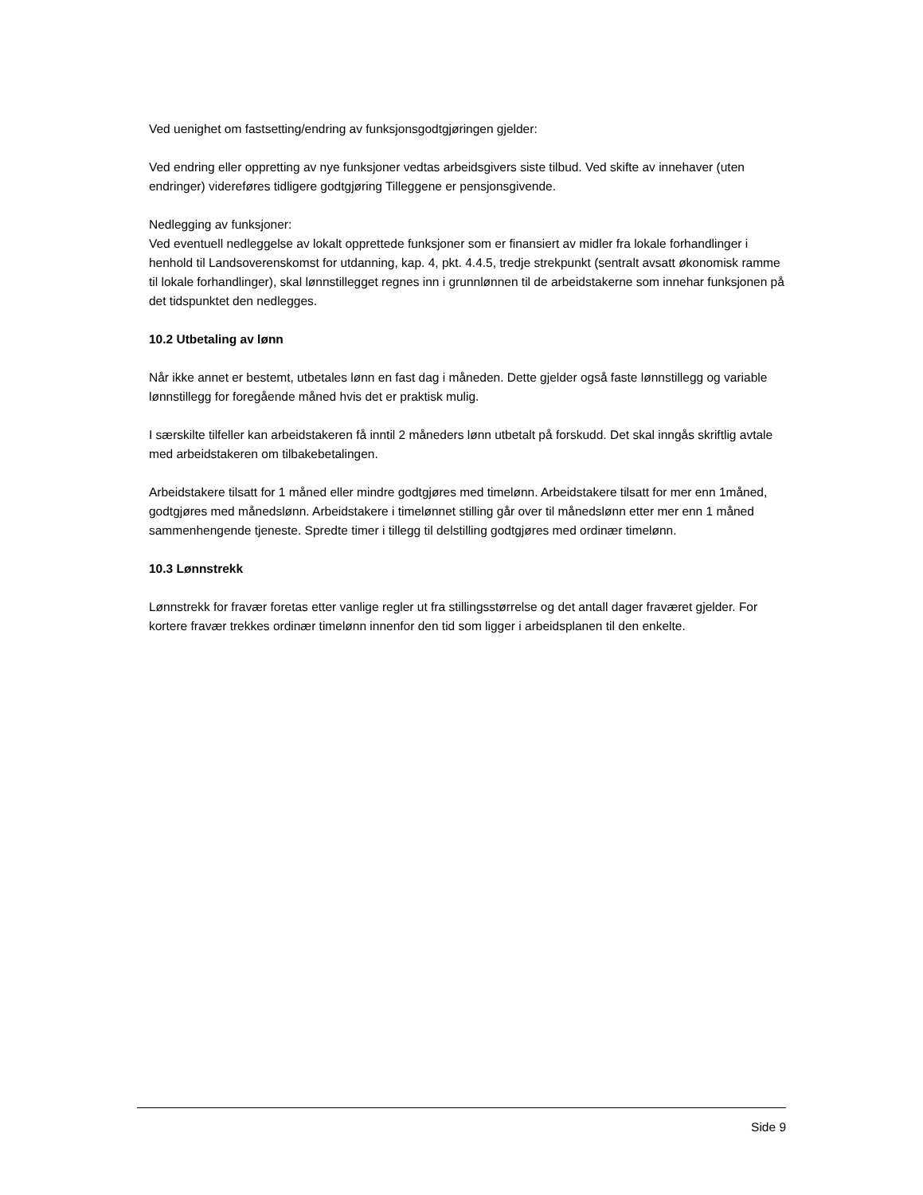Ved uenighet om fastsetting/endring av funksjonsgodtgjøringen gjelder:
Ved endring eller oppretting av nye funksjoner vedtas arbeidsgivers siste tilbud. Ved skifte av innehaver (uten endringer) videreføres tidligere godtgjøring Tilleggene er pensjonsgivende.
Nedlegging av funksjoner:
Ved eventuell nedleggelse av lokalt opprettede funksjoner som er finansiert av midler fra lokale forhandlinger i henhold til Landsoverenskomst for utdanning, kap. 4, pkt. 4.4.5, tredje strekpunkt (sentralt avsatt økonomisk ramme til lokale forhandlinger), skal lønnstillegget regnes inn i grunnlønnen til de arbeidstakerne som innehar funksjonen på det tidspunktet den nedlegges.
10.2 Utbetaling av lønn
Når ikke annet er bestemt, utbetales lønn en fast dag i måneden. Dette gjelder også faste lønnstillegg og variable lønnstillegg for foregående måned hvis det er praktisk mulig.
I særskilte tilfeller kan arbeidstakeren få inntil 2 måneders lønn utbetalt på forskudd. Det skal inngås skriftlig avtale med arbeidstakeren om tilbakebetalingen.
Arbeidstakere tilsatt for 1 måned eller mindre godtgjøres med timelønn. Arbeidstakere tilsatt for mer enn 1måned, godtgjøres med månedslønn. Arbeidstakere i timelønnet stilling går over til månedslønn etter mer enn 1 måned sammenhengende tjeneste. Spredte timer i tillegg til delstilling godtgjøres med ordinær timelønn.
10.3 Lønnstrekk
Lønnstrekk for fravær foretas etter vanlige regler ut fra stillingsstørrelse og det antall dager fraværet gjelder. For kortere fravær trekkes ordinær timelønn innenfor den tid som ligger i arbeidsplanen til den enkelte.
Side 9